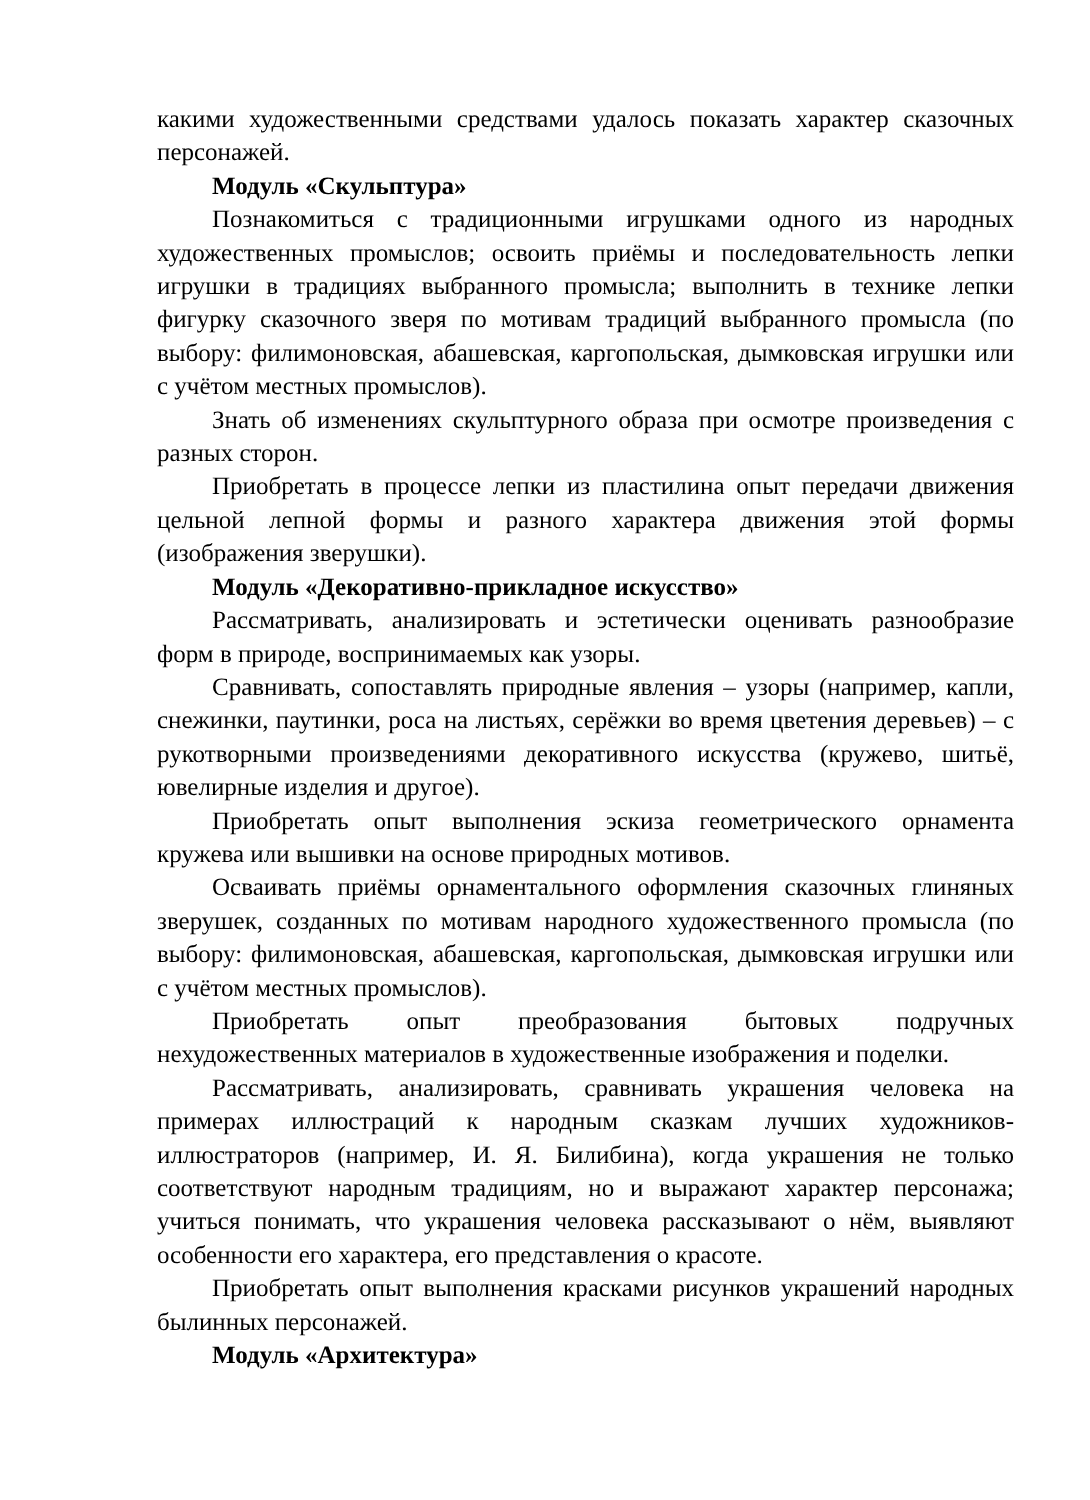какими художественными средствами удалось показать характер сказочных персонажей.
Модуль «Скульптура»
Познакомиться с традиционными игрушками одного из народных художественных промыслов; освоить приёмы и последовательность лепки игрушки в традициях выбранного промысла; выполнить в технике лепки фигурку сказочного зверя по мотивам традиций выбранного промысла (по выбору: филимоновская, абашевская, каргопольская, дымковская игрушки или с учётом местных промыслов).
Знать об изменениях скульптурного образа при осмотре произведения с разных сторон.
Приобретать в процессе лепки из пластилина опыт передачи движения цельной лепной формы и разного характера движения этой формы (изображения зверушки).
Модуль «Декоративно-прикладное искусство»
Рассматривать, анализировать и эстетически оценивать разнообразие форм в природе, воспринимаемых как узоры.
Сравнивать, сопоставлять природные явления – узоры (например, капли, снежинки, паутинки, роса на листьях, серёжки во время цветения деревьев) – с рукотворными произведениями декоративного искусства (кружево, шитьё, ювелирные изделия и другое).
Приобретать опыт выполнения эскиза геометрического орнамента кружева или вышивки на основе природных мотивов.
Осваивать приёмы орнаментального оформления сказочных глиняных зверушек, созданных по мотивам народного художественного промысла (по выбору: филимоновская, абашевская, каргопольская, дымковская игрушки или с учётом местных промыслов).
Приобретать опыт преобразования бытовых подручных нехудожественных материалов в художественные изображения и поделки.
Рассматривать, анализировать, сравнивать украшения человека на примерах иллюстраций к народным сказкам лучших художников-иллюстраторов (например, И. Я. Билибина), когда украшения не только соответствуют народным традициям, но и выражают характер персонажа; учиться понимать, что украшения человека рассказывают о нём, выявляют особенности его характера, его представления о красоте.
Приобретать опыт выполнения красками рисунков украшений народных былинных персонажей.
Модуль «Архитектура»